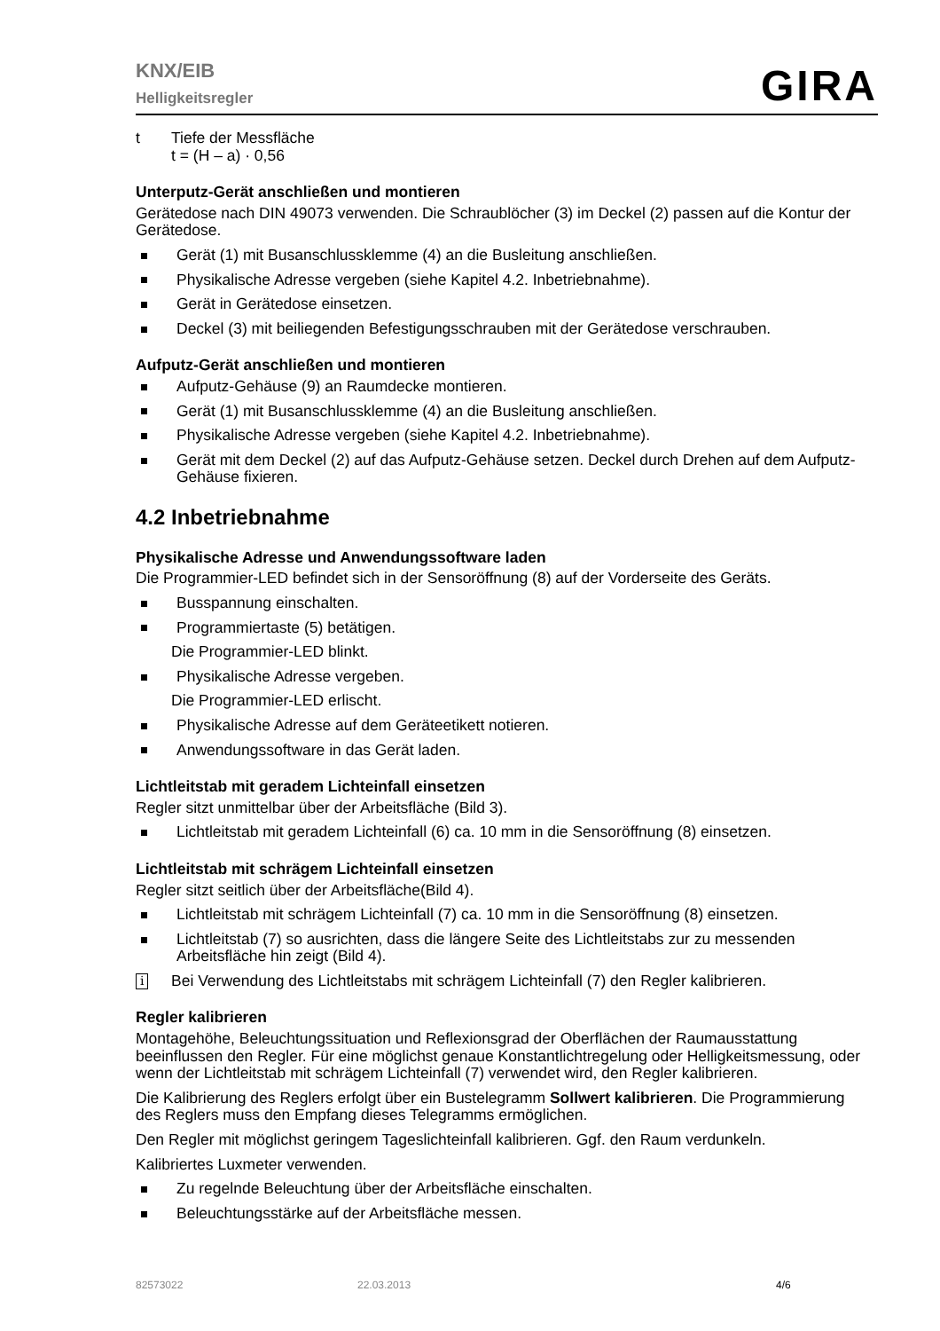KNX/EIB
Helligkeitsregler
GIRA
t Tiefe der Messfläche
t = (H – a) · 0,56
Unterputz-Gerät anschließen und montieren
Gerätedose nach DIN 49073 verwenden. Die Schraublöcher (3) im Deckel (2) passen auf die Kontur der Gerätedose.
Gerät (1) mit Busanschlussklemme (4) an die Busleitung anschließen.
Physikalische Adresse vergeben (siehe Kapitel 4.2. Inbetriebnahme).
Gerät in Gerätedose einsetzen.
Deckel (3) mit beiliegenden Befestigungsschrauben mit der Gerätedose verschrauben.
Aufputz-Gerät anschließen und montieren
Aufputz-Gehäuse (9) an Raumdecke montieren.
Gerät (1) mit Busanschlussklemme (4) an die Busleitung anschließen.
Physikalische Adresse vergeben (siehe Kapitel 4.2. Inbetriebnahme).
Gerät mit dem Deckel (2) auf das Aufputz-Gehäuse setzen. Deckel durch Drehen auf dem Aufputz-Gehäuse fixieren.
4.2 Inbetriebnahme
Physikalische Adresse und Anwendungssoftware laden
Die Programmier-LED befindet sich in der Sensoröffnung (8) auf der Vorderseite des Geräts.
Busspannung einschalten.
Programmiertaste (5) betätigen.
Die Programmier-LED blinkt.
Physikalische Adresse vergeben.
Die Programmier-LED erlischt.
Physikalische Adresse auf dem Geräteetikett notieren.
Anwendungssoftware in das Gerät laden.
Lichtleitstab mit geradem Lichteinfall einsetzen
Regler sitzt unmittelbar über der Arbeitsfläche (Bild 3).
Lichtleitstab mit geradem Lichteinfall (6) ca. 10 mm in die Sensoröffnung (8) einsetzen.
Lichtleitstab mit schrägem Lichteinfall einsetzen
Regler sitzt seitlich über der Arbeitsfläche(Bild 4).
Lichtleitstab mit schrägem Lichteinfall (7) ca. 10 mm in die Sensoröffnung (8) einsetzen.
Lichtleitstab (7) so ausrichten, dass die längere Seite des Lichtleitstabs zur zu messenden Arbeitsfläche hin zeigt (Bild 4).
i
Bei Verwendung des Lichtleitstabs mit schrägem Lichteinfall (7) den Regler kalibrieren.
Regler kalibrieren
Montagehöhe, Beleuchtungssituation und Reflexionsgrad der Oberflächen der Raumausstattung beeinflussen den Regler. Für eine möglichst genaue Konstantlichtregelung oder Helligkeitsmessung, oder wenn der Lichtleitstab mit schrägem Lichteinfall (7) verwendet wird, den Regler kalibrieren.
Die Kalibrierung des Reglers erfolgt über ein Bustelegramm Sollwert kalibrieren. Die Programmierung des Reglers muss den Empfang dieses Telegramms ermöglichen.
Den Regler mit möglichst geringem Tageslichteinfall kalibrieren. Ggf. den Raum verdunkeln.
Kalibriertes Luxmeter verwenden.
Zu regelnde Beleuchtung über der Arbeitsfläche einschalten.
Beleuchtungsstärke auf der Arbeitsfläche messen.
82573022 22.03.2013 4/6